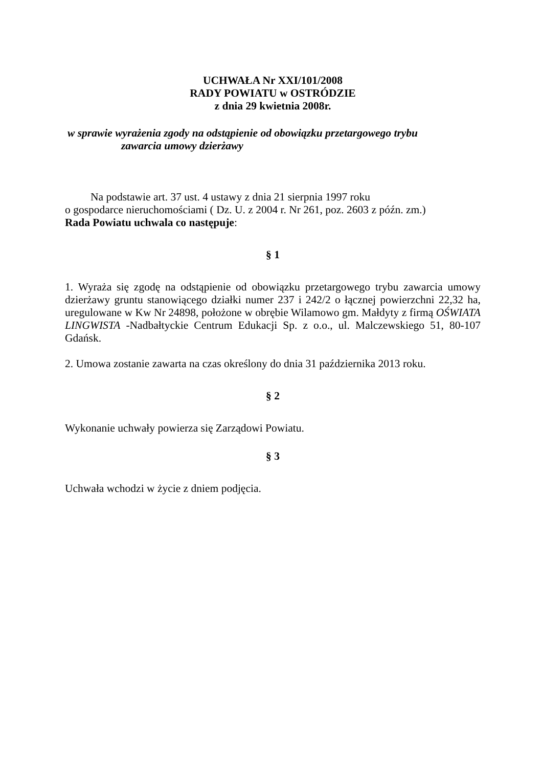UCHWAŁA Nr XXI/101/2008
RADY POWIATU w OSTRÓDZIE
z dnia 29 kwietnia 2008r.
w sprawie wyrażenia zgody na odstąpienie od obowiązku przetargowego trybu
zawarcia umowy dzierżawy
Na podstawie art. 37 ust. 4 ustawy z dnia 21 sierpnia 1997 roku
o gospodarce nieruchomościami ( Dz. U. z 2004 r. Nr 261, poz. 2603 z późn. zm.)
Rada Powiatu uchwala co następuje:
§ 1
1. Wyraża się zgodę na odstąpienie od obowiązku przetargowego trybu zawarcia umowy dzierżawy gruntu stanowiącego działki numer 237 i 242/2 o łącznej powierzchni 22,32 ha, uregulowane w Kw Nr 24898, położone w obrębie Wilamowo gm. Małdyty z firmą OŚWIATA LINGWISTA -Nadbałtyckie Centrum Edukacji Sp. z o.o., ul. Malczewskiego 51, 80-107 Gdańsk.
2. Umowa zostanie zawarta na czas określony do dnia 31 października 2013 roku.
§ 2
Wykonanie uchwały powierza się Zarządowi Powiatu.
§ 3
Uchwała wchodzi w życie z dniem podjęcia.